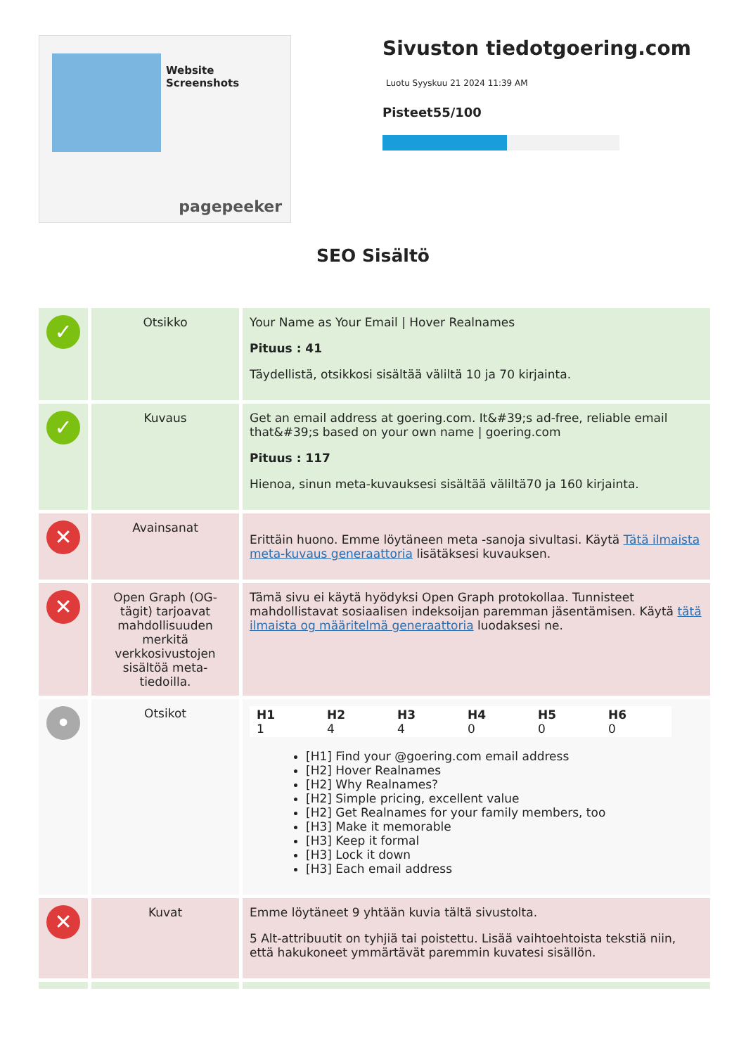Website Screenshots
pagepeeker
Sivuston tiedotgoering.com
Luotu Syyskuu 21 2024 11:39 AM
Pisteet55/100
SEO Sisältö
| ✓ | Otsikko | Your Name as Your Email / Hover Realnames Pituus : 41 Täydellistä, otsikkosi sisältää väliltä 10 ja 70 kirjainta. |
| ✓ | Kuvaus | Get an email address at goering.com. It&#39;s ad-free, reliable email that&#39;s based on your own name / goering.com Pituus : 117 Hienoa, sinun meta-kuvauksesi sisältää väliltä70 ja 160 kirjainta. |
| ✕ | Avainsanat | Erittäin huono. Emme löytäneen meta -sanoja sivultasi. Käytä Tätä ilmaista meta-kuvaus generaattoria lisätäksesi kuvauksen. |
| ✕ | Open Graph (OG-tägit) tarjoavat mahdollisuuden merkitä verkkosivustojen sisältöä meta-tiedoilla. | Tämä sivu ei käytä hyödyksi Open Graph protokollaa. Tunnisteet mahdollistavat sosiaalisen indeksoijan paremman jäsentämisen. Käytä tätä ilmaista og määritelmä generaattoria luodaksesi ne. |
| • | Otsikot | / H1 1 / H2 4 / H3 4 / H4 0 / H5 0 / H6 0 / [H1] Find your @goering.com email address [H2] Hover Realnames [H2] Why Realnames? [H2] Simple pricing, excellent value [H2] Get Realnames for your family members, too [H3] Make it memorable [H3] Keep it formal [H3] Lock it down [H3] Each email address |
| ✕ | Kuvat | Emme löytäneet 9 yhtään kuvia tältä sivustolta. 5 Alt-attribuutit on tyhjiä tai poistettu. Lisää vaihtoehtoista tekstiä niin, että hakukoneet ymmärtävät paremmin kuvatesi sisällön. |